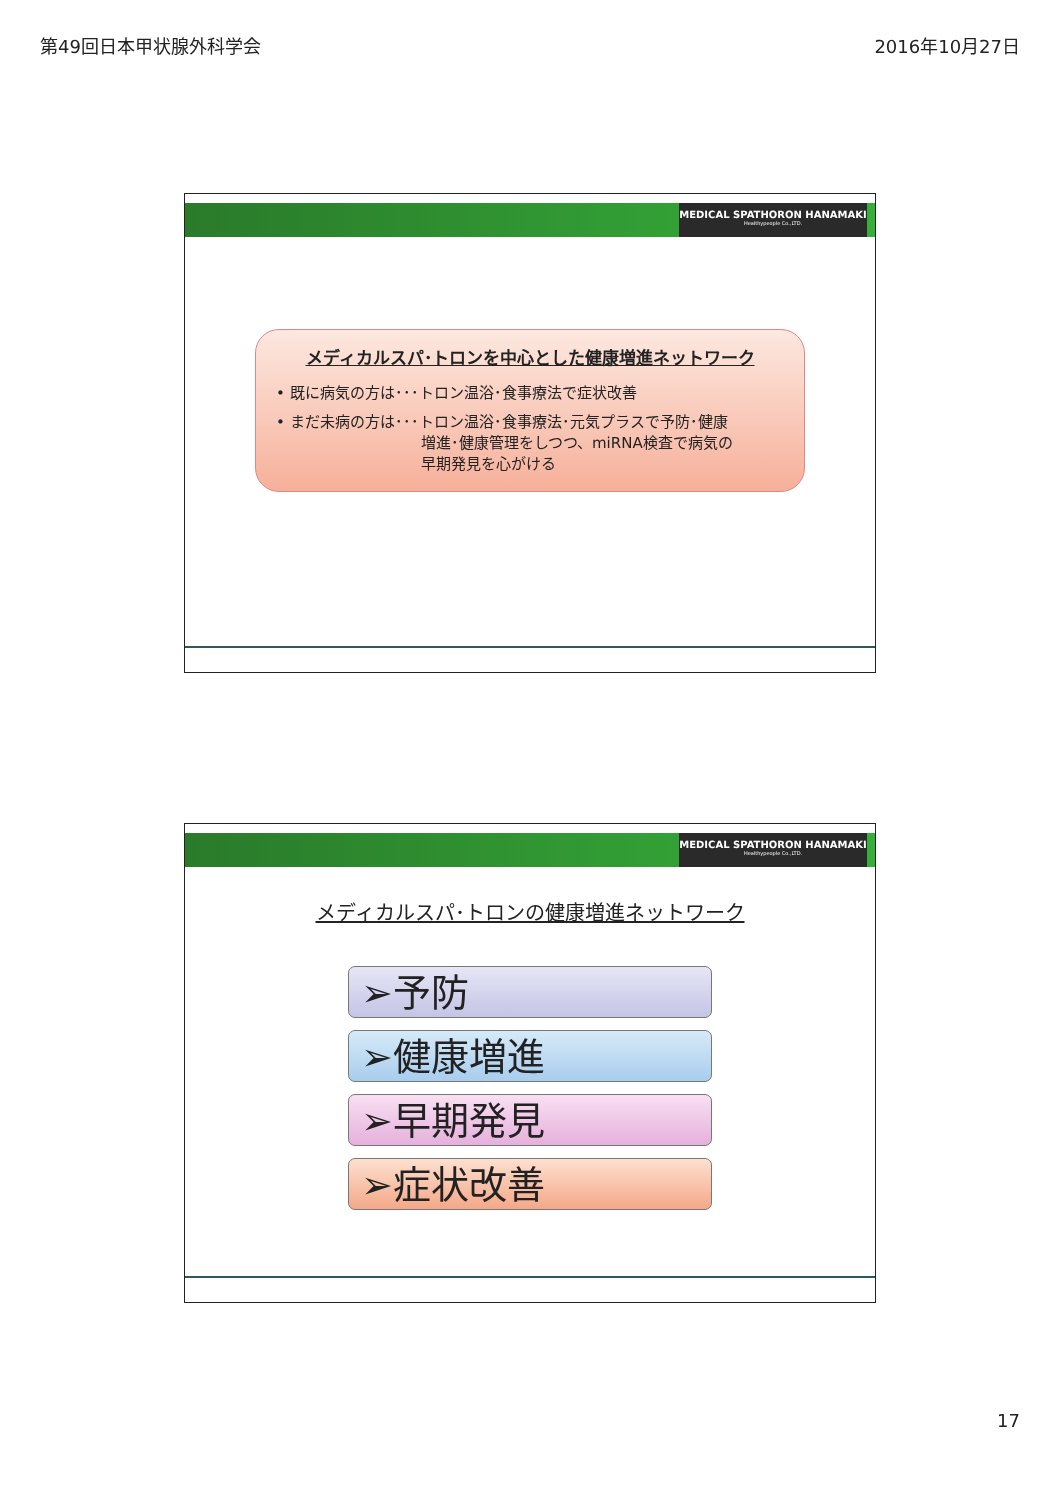第49回日本甲状腺外科学会 2016年10月27日
MEDICAL SPATHORON HANAMAKI
Healthypeople Co.,LTD.
メディカルスパ･トロンを中心とした健康増進ネットワーク
• 既に病気の方は･･･トロン温浴･食事療法で症状改善
• まだ未病の方は･･･トロン温浴･食事療法･元気プラスで予防･健康
増進･健康管理をしつつ、miRNA検査で病気の
早期発見を心がける
MEDICAL SPATHORON HANAMAKI
Healthypeople Co.,LTD.
メディカルスパ･トロンの健康増進ネットワーク
➢予防
➢健康増進
➢早期発見
➢症状改善
17